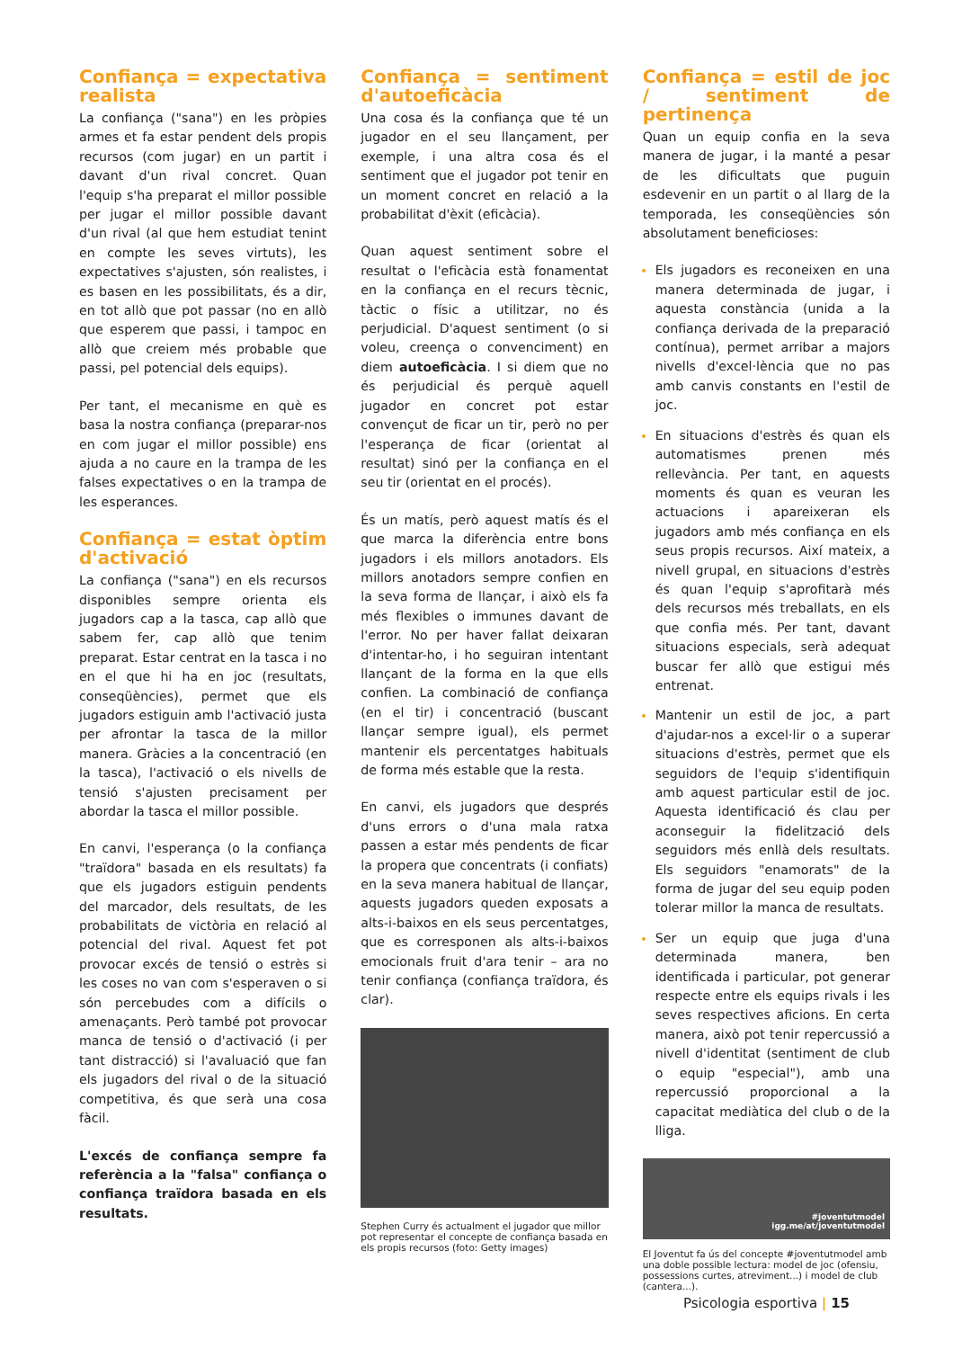Confiança = expectativa realista
La confiança ("sana") en les pròpies armes et fa estar pendent dels propis recursos (com jugar) en un partit i davant d'un rival concret. Quan l'equip s'ha preparat el millor possible per jugar el millor possible davant d'un rival (al que hem estudiat tenint en compte les seves virtuts), les expectatives s'ajusten, són realistes, i es basen en les possibilitats, és a dir, en tot allò que pot passar (no en allò que esperem que passi, i tampoc en allò que creiem més probable que passi, pel potencial dels equips).
Per tant, el mecanisme en què es basa la nostra confiança (preparar-nos en com jugar el millor possible) ens ajuda a no caure en la trampa de les falses expectatives o en la trampa de les esperances.
Confiança = estat òptim d'activació
La confiança ("sana") en els recursos disponibles sempre orienta els jugadors cap a la tasca, cap allò que sabem fer, cap allò que tenim preparat. Estar centrat en la tasca i no en el que hi ha en joc (resultats, conseqüències), permet que els jugadors estiguin amb l'activació justa per afrontar la tasca de la millor manera. Gràcies a la concentració (en la tasca), l'activació o els nivells de tensió s'ajusten precisament per abordar la tasca el millor possible.
En canvi, l'esperança (o la confiança "traïdora" basada en els resultats) fa que els jugadors estiguin pendents del marcador, dels resultats, de les probabilitats de victòria en relació al potencial del rival. Aquest fet pot provocar excés de tensió o estrès si les coses no van com s'esperaven o si són percebudes com a difícils o amenaçants. Però també pot provocar manca de tensió o d'activació (i per tant distracció) si l'avaluació que fan els jugadors del rival o de la situació competitiva, és que serà una cosa fàcil.
L'excés de confiança sempre fa referència a la "falsa" confiança o confiança traïdora basada en els resultats.
Confiança = sentiment d'autoeficàcia
Una cosa és la confiança que té un jugador en el seu llançament, per exemple, i una altra cosa és el sentiment que el jugador pot tenir en un moment concret en relació a la probabilitat d'èxit (eficàcia).
Quan aquest sentiment sobre el resultat o l'eficàcia està fonamentat en la confiança en el recurs tècnic, tàctic o físic a utilitzar, no és perjudicial. D'aquest sentiment (o si voleu, creença o convenciment) en diem autoeficàcia. I si diem que no és perjudicial és perquè aquell jugador en concret pot estar convençut de ficar un tir, però no per l'esperança de ficar (orientat al resultat) sinó per la confiança en el seu tir (orientat en el procés).
És un matís, però aquest matís és el que marca la diferència entre bons jugadors i els millors anotadors. Els millors anotadors sempre confien en la seva forma de llançar, i això els fa més flexibles o immunes davant de l'error. No per haver fallat deixaran d'intentar-ho, i ho seguiran intentant llançant de la forma en la que ells confien. La combinació de confiança (en el tir) i concentració (buscant llançar sempre igual), els permet mantenir els percentatges habituals de forma més estable que la resta.
En canvi, els jugadors que després d'uns errors o d'una mala ratxa passen a estar més pendents de ficar la propera que concentrats (i confiats) en la seva manera habitual de llançar, aquests jugadors queden exposats a alts-i-baixos en els seus percentatges, que es corresponen als alts-i-baixos emocionals fruit d'ara tenir – ara no tenir confiança (confiança traïdora, és clar).
Stephen Curry és actualment el jugador que millor pot representar el concepte de confiança basada en els propis recursos (foto: Getty images)
Confiança = estil de joc / sentiment de pertinença
Quan un equip confia en la seva manera de jugar, i la manté a pesar de les dificultats que puguin esdevenir en un partit o al llarg de la temporada, les conseqüències són absolutament beneficioses:
Els jugadors es reconeixen en una manera determinada de jugar, i aquesta constància (unida a la confiança derivada de la preparació contínua), permet arribar a majors nivells d'excel·lència que no pas amb canvis constants en l'estil de joc.
En situacions d'estrès és quan els automatismes prenen més rellevància. Per tant, en aquests moments és quan es veuran les actuacions i apareixeran els jugadors amb més confiança en els seus propis recursos. Així mateix, a nivell grupal, en situacions d'estrès és quan l'equip s'aprofitarà més dels recursos més treballats, en els que confia més. Per tant, davant situacions especials, serà adequat buscar fer allò que estigui més entrenat.
Mantenir un estil de joc, a part d'ajudar-nos a excel·lir o a superar situacions d'estrès, permet que els seguidors de l'equip s'identifiquin amb aquest particular estil de joc. Aquesta identificació és clau per aconseguir la fidelització dels seguidors més enllà dels resultats. Els seguidors "enamorats" de la forma de jugar del seu equip poden tolerar millor la manca de resultats.
Ser un equip que juga d'una determinada manera, ben identificada i particular, pot generar respecte entre els equips rivals i les seves respectives aficions. En certa manera, això pot tenir repercussió a nivell d'identitat (sentiment de club o equip "especial"), amb una repercussió proporcional a la capacitat mediàtica del club o de la lliga.
#joventutmodel
igg.me/at/joventutmodel
El Joventut fa ús del concepte #joventutmodel amb una doble possible lectura: model de joc (ofensiu, possessions curtes, atreviment...) i model de club (cantera...).
Psicologia esportiva | 15